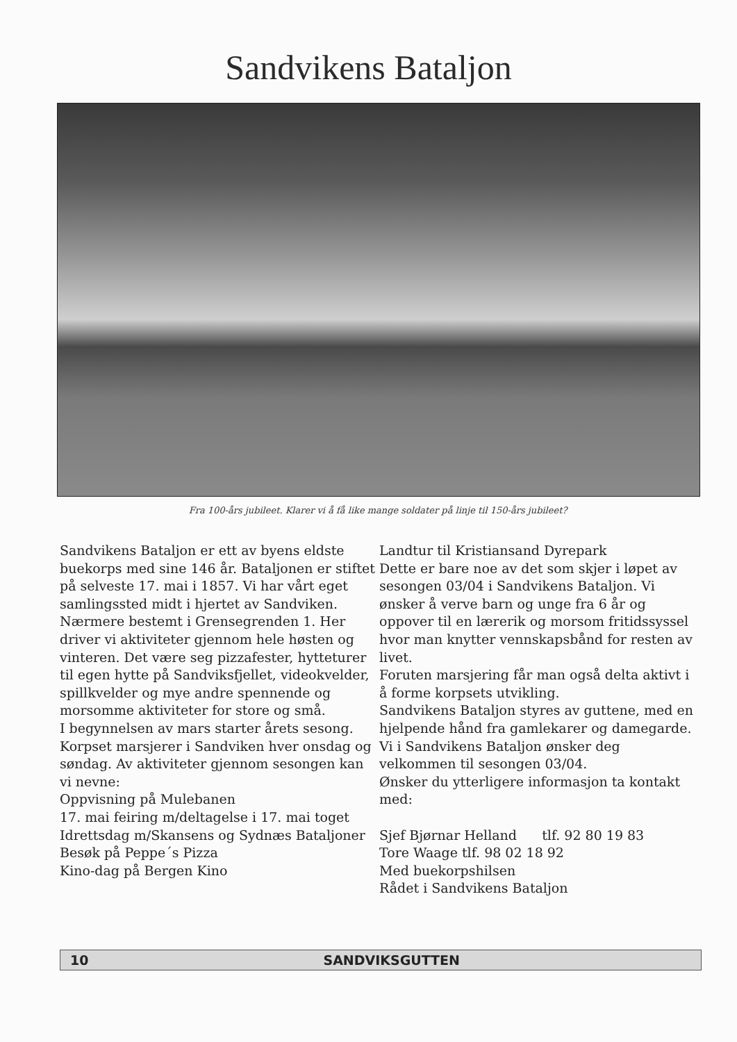Sandvikens Bataljon
Fra 100-års jubileet. Klarer vi å få like mange soldater på linje til 150-års jubileet?
Sandvikens Bataljon er ett av byens eldste buekorps med sine 146 år. Bataljonen er stiftet på selveste 17. mai i 1857. Vi har vårt eget samlingssted midt i hjertet av Sandviken. Nærmere bestemt i Grensegrenden 1. Her driver vi aktiviteter gjennom hele høsten og vinteren. Det være seg pizzafester, hytteturer til egen hytte på Sandviksfjellet, videokvelder, spillkvelder og mye andre spennende og morsomme aktiviteter for store og små.
I begynnelsen av mars starter årets sesong. Korpset marsjerer i Sandviken hver onsdag og søndag. Av aktiviteter gjennom sesongen kan vi nevne:
Oppvisning på Mulebanen
17. mai feiring m/deltagelse i 17. mai toget
Idrettsdag m/Skansens og Sydnæs Bataljoner
Besøk på Peppe´s Pizza
Kino-dag på Bergen Kino
Landtur til Kristiansand Dyrepark
Dette er bare noe av det som skjer i løpet av sesongen 03/04 i Sandvikens Bataljon. Vi ønsker å verve barn og unge fra 6 år og oppover til en lærerik og morsom fritidssyssel hvor man knytter vennskapsbånd for resten av livet.
Foruten marsjering får man også delta aktivt i å forme korpsets utvikling.
Sandvikens Bataljon styres av guttene, med en hjelpende hånd fra gamlekarer og damegarde.
Vi i Sandvikens Bataljon ønsker deg velkommen til sesongen 03/04.
Ønsker du ytterligere informasjon ta kontakt med:
Sjef Bjørnar Helland tlf. 92 80 19 83
Tore Waage tlf. 98 02 18 92
Med buekorpshilsen
Rådet i Sandvikens Bataljon
10 SANDVIKSGUTTEN